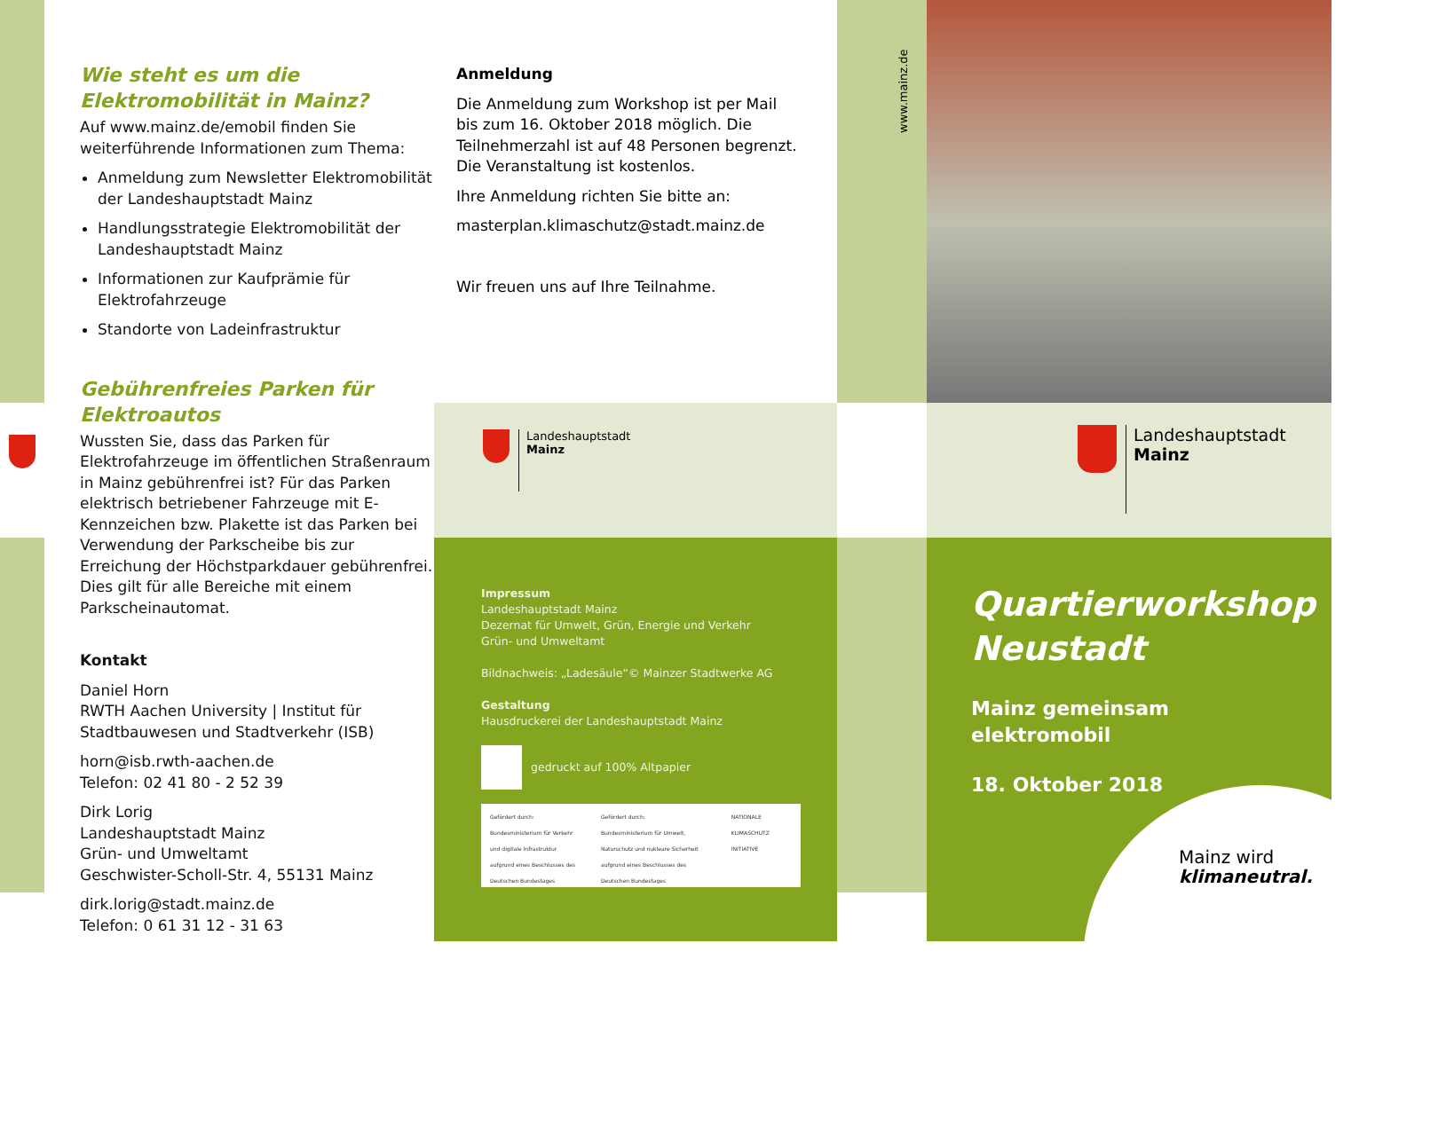Wie steht es um die Elektromobilität in Mainz?
Auf www.mainz.de/emobil finden Sie weiterführende Informationen zum Thema:
Anmeldung zum Newsletter Elektromobilität der Landeshauptstadt Mainz
Handlungsstrategie Elektromobilität der Landeshauptstadt Mainz
Informationen zur Kaufprämie für Elektrofahrzeuge
Standorte von Ladeinfrastruktur
Gebührenfreies Parken für Elektroautos
Wussten Sie, dass das Parken für Elektrofahrzeuge im öffentlichen Straßenraum in Mainz gebührenfrei ist? Für das Parken elektrisch betriebener Fahrzeuge mit E-Kennzeichen bzw. Plakette ist das Parken bei Verwendung der Parkscheibe bis zur Erreichung der Höchstparkdauer gebührenfrei. Dies gilt für alle Bereiche mit einem Parkscheinautomat.
Kontakt
Daniel Horn
RWTH Aachen University | Institut für Stadtbauwesen und Stadtverkehr (ISB)
horn@isb.rwth-aachen.de
Telefon: 02 41 80 - 2 52 39
Dirk Lorig
Landeshauptstadt Mainz
Grün- und Umweltamt
Geschwister-Scholl-Str. 4, 55131 Mainz
dirk.lorig@stadt.mainz.de
Telefon: 0 61 31 12 - 31 63
Anmeldung
Die Anmeldung zum Workshop ist per Mail bis zum 16. Oktober 2018 möglich. Die Teilnehmerzahl ist auf 48 Personen begrenzt. Die Veranstaltung ist kostenlos.
Ihre Anmeldung richten Sie bitte an:
masterplan.klimaschutz@stadt.mainz.de
Wir freuen uns auf Ihre Teilnahme.
Landeshauptstadt
Mainz
Impressum
Landeshauptstadt Mainz
Dezernat für Umwelt, Grün, Energie und Verkehr
Grün- und Umweltamt
Bildnachweis: „Ladesäule“© Mainzer Stadtwerke AG
Gestaltung
Hausdruckerei der Landeshauptstadt Mainz
gedruckt auf 100% Altpapier
Gefördert durch:
Bundesministerium für Verkehr und digitale Infrastruktur
aufgrund eines Beschlusses des Deutschen Bundestages
Gefördert durch:
Bundesministerium für Umwelt, Naturschutz und nukleare Sicherheit
aufgrund eines Beschlusses des Deutschen Bundestages
NATIONALE KLIMASCHUTZ INITIATIVE
www.mainz.de
Landeshauptstadt
Mainz
Quartierworkshop
Neustadt
Mainz gemeinsam
elektromobil
18. Oktober 2018
Mainz wird
klimaneutral.